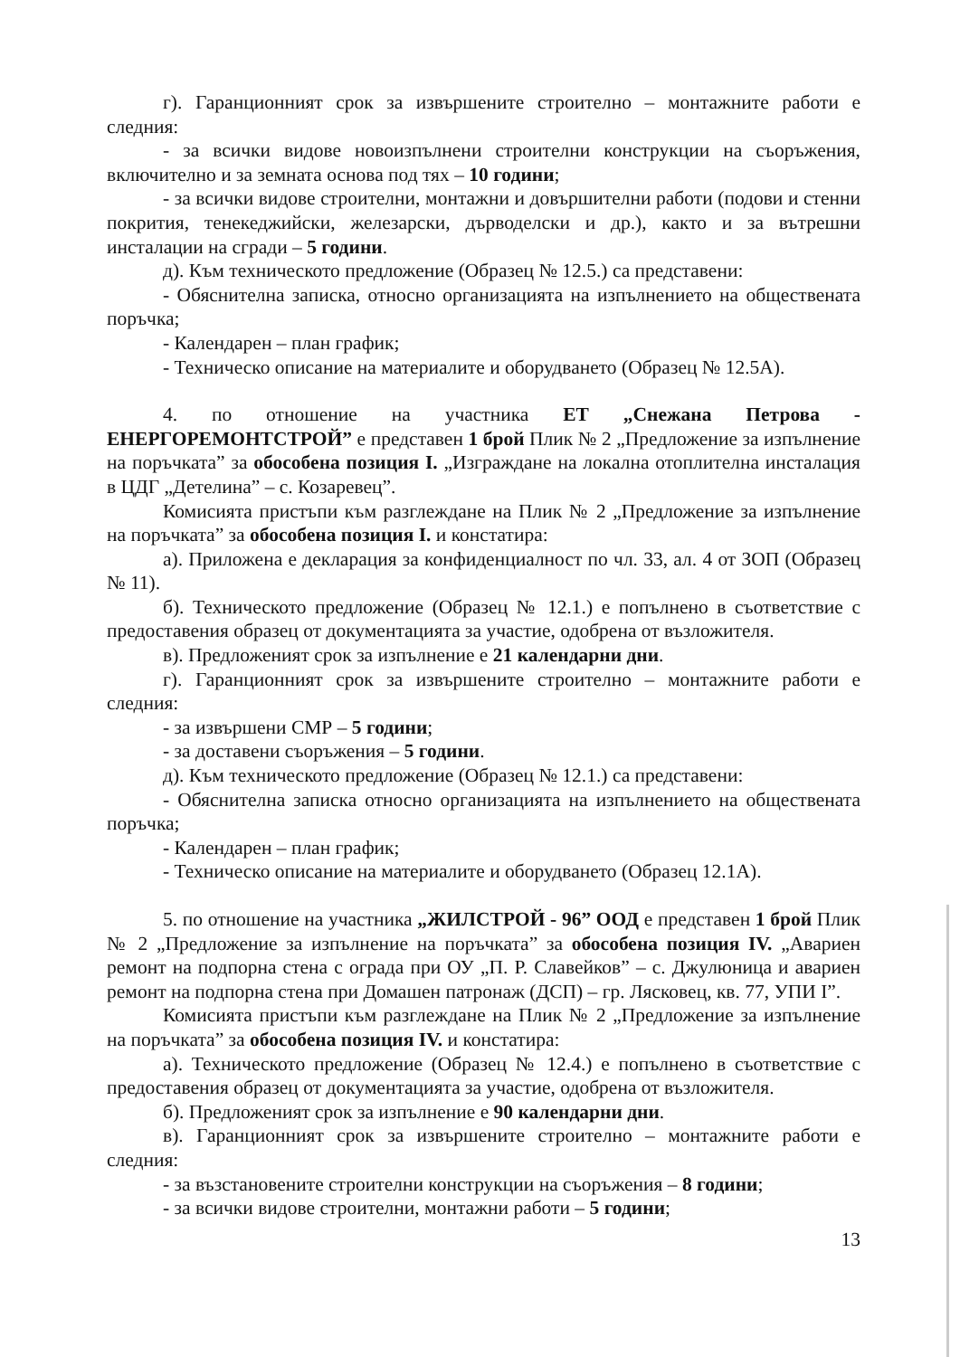г). Гаранционният срок за извършените строително – монтажните работи е следния:
- за всички видове новоизпълнени строителни конструкции на съоръжения, включително и за земната основа под тях – 10 години;
- за всички видове строителни, монтажни и довършителни работи (подови и стенни покрития, тенекеджийски, железарски, дърводелски и др.), както и за вътрешни инсталации на сгради – 5 години.
д). Към техническото предложение (Образец № 12.5.) са представени:
- Обяснителна записка, относно организацията на изпълнението на обществената поръчка;
- Календарен – план график;
- Техническо описание на материалите и оборудването (Образец № 12.5А).
4. по отношение на участника ЕТ „Снежана Петрова - ЕНЕРГОРЕМОНТСТРОЙ” е представен 1 брой Плик № 2 „Предложение за изпълнение на поръчката” за обособена позиция I. „Изграждане на локална отоплителна инсталация в ЦДГ „Детелина” – с. Козаревец”.
Комисията пристъпи към разглеждане на Плик № 2 „Предложение за изпълнение на поръчката” за обособена позиция I. и констатира:
а). Приложена е декларация за конфиденциалност по чл. 33, ал. 4 от ЗОП (Образец № 11).
б). Техническото предложение (Образец № 12.1.) е попълнено в съответствие с предоставения образец от документацията за участие, одобрена от възложителя.
в). Предложеният срок за изпълнение е 21 календарни дни.
г). Гаранционният срок за извършените строително – монтажните работи е следния:
- за извършени СМР – 5 години;
- за доставени съоръжения – 5 години.
д). Към техническото предложение (Образец № 12.1.) са представени:
- Обяснителна записка относно организацията на изпълнението на обществената поръчка;
- Календарен – план график;
- Техническо описание на материалите и оборудването (Образец 12.1А).
5. по отношение на участника „ЖИЛСТРОЙ - 96” ООД е представен 1 брой Плик № 2 „Предложение за изпълнение на поръчката” за обособена позиция IV. „Авариен ремонт на подпорна стена с ограда при ОУ „П. Р. Славейков” – с. Джулюница и авариен ремонт на подпорна стена при Домашен патронаж (ДСП) – гр. Лясковец, кв. 77, УПИ I”.
Комисията пристъпи към разглеждане на Плик № 2 „Предложение за изпълнение на поръчката” за обособена позиция IV. и констатира:
а). Техническото предложение (Образец № 12.4.) е попълнено в съответствие с предоставения образец от документацията за участие, одобрена от възложителя.
б). Предложеният срок за изпълнение е 90 календарни дни.
в). Гаранционният срок за извършените строително – монтажните работи е следния:
- за възстановените строителни конструкции на съоръжения – 8 години;
- за всички видове строителни, монтажни работи – 5 години;
13